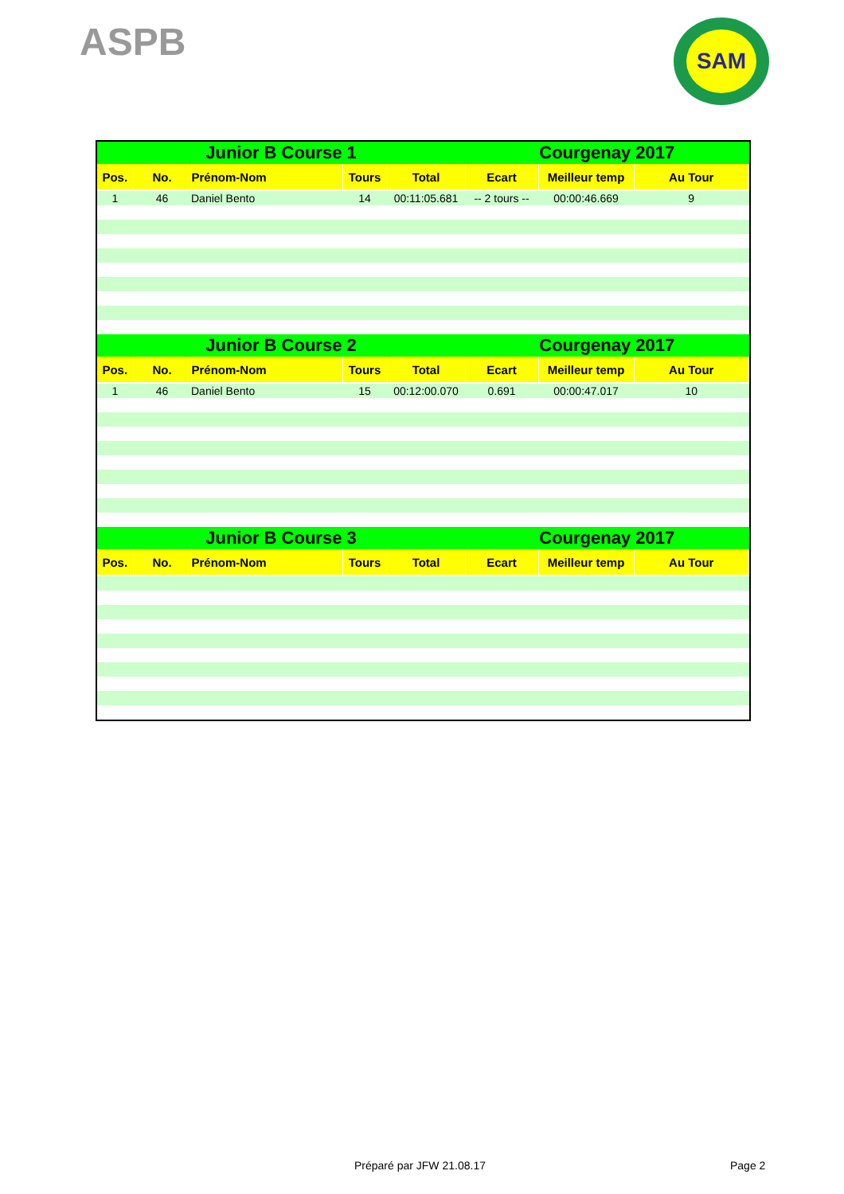ASPB SAM
| Junior B Course 1 | | | | | Courgenay 2017 | | |
| --- | --- | --- | --- | --- | --- | --- | --- |
| Pos. | No. | Prénom-Nom | Tours | Total | Ecart | Meilleur temp | Au Tour |
| 1 | 46 | Daniel Bento | 14 | 00:11:05.681 | -- 2 tours -- | 00:00:46.669 | 9 |
| Junior B Course 2 | | | | | Courgenay 2017 | | |
| Pos. | No. | Prénom-Nom | Tours | Total | Ecart | Meilleur temp | Au Tour |
| 1 | 46 | Daniel Bento | 15 | 00:12:00.070 | 0.691 | 00:00:47.017 | 10 |
| Junior B Course 3 | | | | | Courgenay 2017 | | |
| Pos. | No. | Prénom-Nom | Tours | Total | Ecart | Meilleur temp | Au Tour |
Préparé par JFW 21.08.17 Page 2